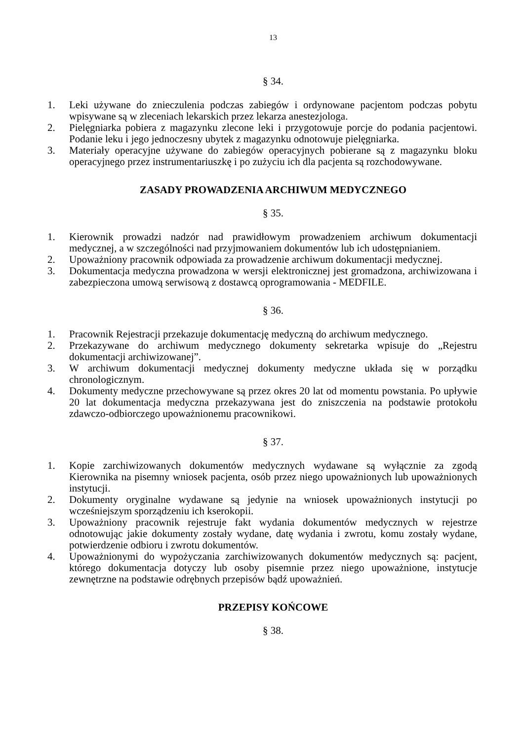13
§ 34.
1. Leki używane do znieczulenia podczas zabiegów i ordynowane pacjentom podczas pobytu wpisywane są w zleceniach lekarskich przez lekarza anestezjologa.
2. Pielęgniarka pobiera z magazynku zlecone leki i przygotowuje porcje do podania pacjentowi. Podanie leku i jego jednoczesny ubytek z magazynku odnotowuje pielęgniarka.
3. Materiały operacyjne używane do zabiegów operacyjnych pobierane są z magazynku bloku operacyjnego przez instrumentariuszkę i po zużyciu ich dla pacjenta są rozchodowywane.
ZASADY PROWADZENIA ARCHIWUM MEDYCZNEGO
§ 35.
1. Kierownik prowadzi nadzór nad prawidłowym prowadzeniem archiwum dokumentacji medycznej, a w szczególności nad przyjmowaniem dokumentów lub ich udostępnianiem.
2. Upoważniony pracownik odpowiada za prowadzenie archiwum dokumentacji medycznej.
3. Dokumentacja medyczna prowadzona w wersji elektronicznej jest gromadzona, archiwizowana i zabezpieczona umową serwisową z dostawcą oprogramowania - MEDFILE.
§ 36.
1. Pracownik Rejestracji przekazuje dokumentację medyczną do archiwum medycznego.
2. Przekazywane do archiwum medycznego dokumenty sekretarka wpisuje do „Rejestru dokumentacji archiwizowanej”.
3. W archiwum dokumentacji medycznej dokumenty medyczne układa się w porządku chronologicznym.
4. Dokumenty medyczne przechowywane są przez okres 20 lat od momentu powstania. Po upływie 20 lat dokumentacja medyczna przekazywana jest do zniszczenia na podstawie protokołu zdawczo-odbiorczego upoważnionemu pracownikowi.
§ 37.
1. Kopie zarchiwizowanych dokumentów medycznych wydawane są wyłącznie za zgodą Kierownika na pisemny wniosek pacjenta, osób przez niego upoważnionych lub upoważnionych instytucji.
2. Dokumenty oryginalne wydawane są jedynie na wniosek upoważnionych instytucji po wcześniejszym sporządzeniu ich kserokopii.
3. Upoważniony pracownik rejestruje fakt wydania dokumentów medycznych w rejestrze odnotowując jakie dokumenty zostały wydane, datę wydania i zwrotu, komu zostały wydane, potwierdzenie odbioru i zwrotu dokumentów.
4. Upoważnionymi do wypożyczania zarchiwizowanych dokumentów medycznych są: pacjent, którego dokumentacja dotyczy lub osoby pisemnie przez niego upoważnione, instytucje zewnętrzne na podstawie odrębnych przepisów bądź upoważnień.
PRZEPISY KOŃCOWE
§ 38.